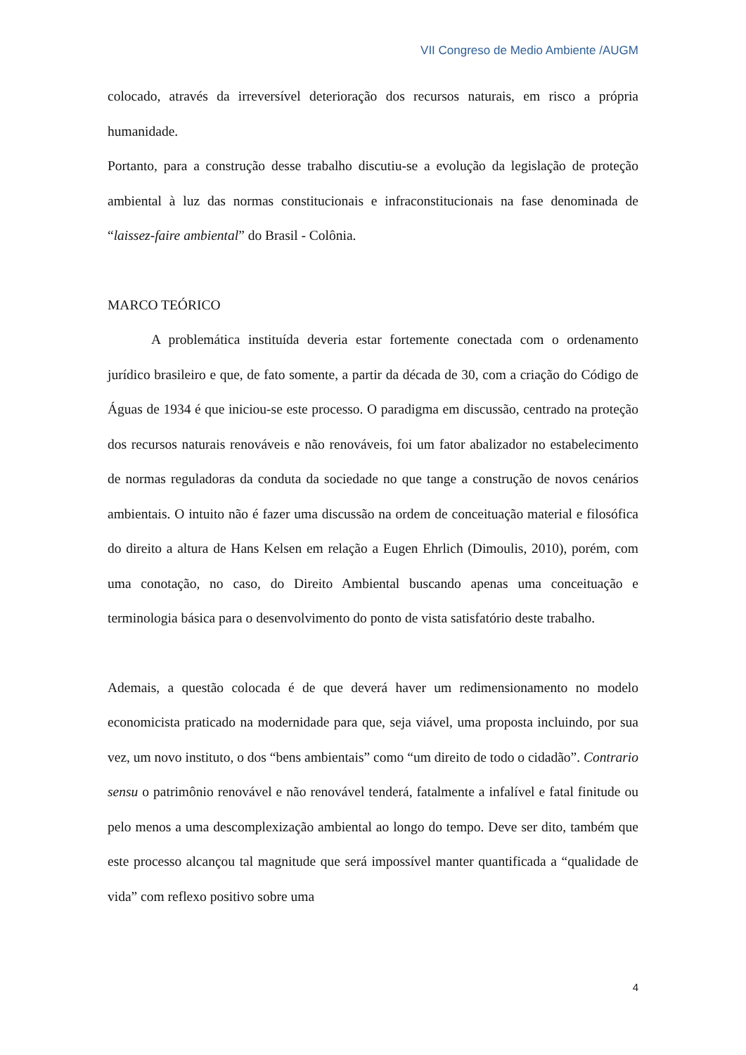VII Congreso de Medio Ambiente /AUGM
colocado, através da irreversível deterioração dos recursos naturais, em risco a própria humanidade.
Portanto, para a construção desse trabalho discutiu-se a evolução da legislação de proteção ambiental à luz das normas constitucionais e infraconstitucionais na fase denominada de “laissez-faire ambiental” do Brasil - Colônia.
MARCO TEÓRICO
A problemática instituída deveria estar fortemente conectada com o ordenamento jurídico brasileiro e que, de fato somente, a partir da década de 30, com a criação do Código de Águas de 1934 é que iniciou-se este processo. O paradigma em discussão, centrado na proteção dos recursos naturais renováveis e não renováveis, foi um fator abalizador no estabelecimento de normas reguladoras da conduta da sociedade no que tange a construção de novos cenários ambientais. O intuito não é fazer uma discussão na ordem de conceituação material e filosófica do direito a altura de Hans Kelsen em relação a Eugen Ehrlich (Dimoulis, 2010), porém, com uma conotação, no caso, do Direito Ambiental buscando apenas uma conceituação e terminologia básica para o desenvolvimento do ponto de vista satisfatório deste trabalho.
Ademais, a questão colocada é de que deverá haver um redimensionamento no modelo economicista praticado na modernidade para que, seja viável, uma proposta incluindo, por sua vez, um novo instituto, o dos “bens ambientais” como “um direito de todo o cidadão”. Contrario sensu o patrimônio renovável e não renovável tenderá, fatalmente a infalível e fatal finitude ou pelo menos a uma descomplexização ambiental ao longo do tempo. Deve ser dito, também que este processo alcançou tal magnitude que será impossível manter quantificada a “qualidade de vida” com reflexo positivo sobre uma
4